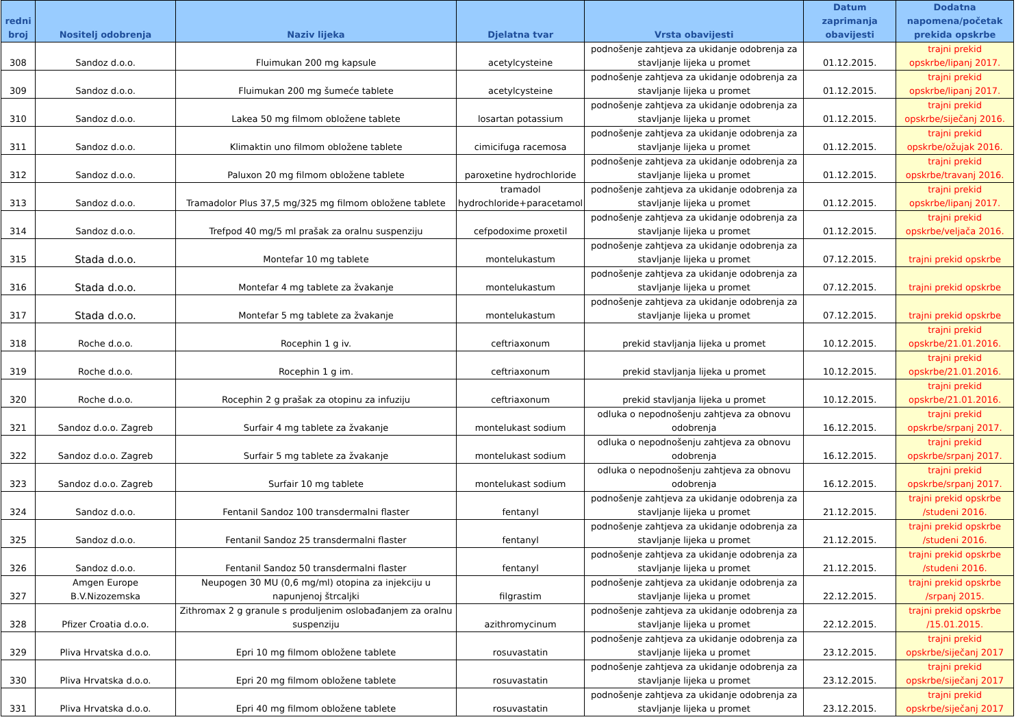| redni broj | Nositelj odobrenja | Naziv lijeka | Djelatna tvar | Vrsta obavijesti | Datum zaprimanja obavijesti | Dodatna napomena/početak prekida opskrbe |
| --- | --- | --- | --- | --- | --- | --- |
| 308 | Sandoz d.o.o. | Fluimukan 200 mg kapsule | acetylcysteine | podnošenje zahtjeva za ukidanje odobrenja za stavljanje lijeka u promet | 01.12.2015. | trajni prekid opskrbe/lipanj 2017. |
| 309 | Sandoz d.o.o. | Fluimukan 200 mg šumeće tablete | acetylcysteine | podnošenje zahtjeva za ukidanje odobrenja za stavljanje lijeka u promet | 01.12.2015. | trajni prekid opskrbe/lipanj 2017. |
| 310 | Sandoz d.o.o. | Lakea 50 mg filmom obložene tablete | losartan potassium | podnošenje zahtjeva za ukidanje odobrenja za stavljanje lijeka u promet | 01.12.2015. | trajni prekid opskrbe/siječanj 2016. |
| 311 | Sandoz d.o.o. | Klimaktin uno filmom obložene tablete | cimicifuga racemosa | podnošenje zahtjeva za ukidanje odobrenja za stavljanje lijeka u promet | 01.12.2015. | trajni prekid opskrbe/ožujak 2016. |
| 312 | Sandoz d.o.o. | Paluxon 20 mg filmom obložene tablete | paroxetine hydrochloride | podnošenje zahtjeva za ukidanje odobrenja za stavljanje lijeka u promet | 01.12.2015. | trajni prekid opskrbe/travanj 2016. |
| 313 | Sandoz d.o.o. | Tramadolor Plus 37,5 mg/325 mg filmom obložene tablete | tramadol hydrochloride+paracetamol | podnošenje zahtjeva za ukidanje odobrenja za stavljanje lijeka u promet | 01.12.2015. | trajni prekid opskrbe/lipanj 2017. |
| 314 | Sandoz d.o.o. | Trefpod 40 mg/5 ml prašak za oralnu suspenziju | cefpodoxime proxetil | podnošenje zahtjeva za ukidanje odobrenja za stavljanje lijeka u promet | 01.12.2015. | trajni prekid opskrbe/veljača 2016. |
| 315 | Stada d.o.o. | Montefar 10 mg tablete | montelukastum | podnošenje zahtjeva za ukidanje odobrenja za stavljanje lijeka u promet | 07.12.2015. | trajni prekid opskrbe |
| 316 | Stada d.o.o. | Montefar 4 mg tablete za žvakanje | montelukastum | podnošenje zahtjeva za ukidanje odobrenja za stavljanje lijeka u promet | 07.12.2015. | trajni prekid opskrbe |
| 317 | Stada d.o.o. | Montefar 5 mg tablete za žvakanje | montelukastum | podnošenje zahtjeva za ukidanje odobrenja za stavljanje lijeka u promet | 07.12.2015. | trajni prekid opskrbe |
| 318 | Roche d.o.o. | Rocephin 1 g iv. | ceftriaxonum | prekid stavljanja lijeka u promet | 10.12.2015. | trajni prekid opskrbe/21.01.2016. |
| 319 | Roche d.o.o. | Rocephin 1 g im. | ceftriaxonum | prekid stavljanja lijeka u promet | 10.12.2015. | trajni prekid opskrbe/21.01.2016. |
| 320 | Roche d.o.o. | Rocephin 2 g prašak za otopinu za infuziju | ceftriaxonum | prekid stavljanja lijeka u promet | 10.12.2015. | trajni prekid opskrbe/21.01.2016. |
| 321 | Sandoz d.o.o. Zagreb | Surfair 4 mg tablete za žvakanje | montelukast sodium | odluka o nepodnošenju zahtjeva za obnovu odobrenja | 16.12.2015. | trajni prekid opskrbe/srpanj 2017. |
| 322 | Sandoz d.o.o. Zagreb | Surfair 5 mg tablete za žvakanje | montelukast sodium | odluka o nepodnošenju zahtjeva za obnovu odobrenja | 16.12.2015. | trajni prekid opskrbe/srpanj 2017. |
| 323 | Sandoz d.o.o. Zagreb | Surfair 10 mg tablete | montelukast sodium | odluka o nepodnošenju zahtjeva za obnovu odobrenja | 16.12.2015. | trajni prekid opskrbe/srpanj 2017. |
| 324 | Sandoz d.o.o. | Fentanil Sandoz 100 transdermalni flaster | fentanyl | podnošenje zahtjeva za ukidanje odobrenja za stavljanje lijeka u promet | 21.12.2015. | trajni prekid opskrbe /studeni 2016. |
| 325 | Sandoz d.o.o. | Fentanil Sandoz 25 transdermalni flaster | fentanyl | podnošenje zahtjeva za ukidanje odobrenja za stavljanje lijeka u promet | 21.12.2015. | trajni prekid opskrbe /studeni 2016. |
| 326 | Sandoz d.o.o. | Fentanil Sandoz 50 transdermalni flaster | fentanyl | podnošenje zahtjeva za ukidanje odobrenja za stavljanje lijeka u promet | 21.12.2015. | trajni prekid opskrbe /studeni 2016. |
| 327 | Amgen Europe B.V.Nizozemska | Neupogen 30 MU (0,6 mg/ml) otopina za injekciju u napunjenoj štrcaljki | filgrastim | podnošenje zahtjeva za ukidanje odobrenja za stavljanje lijeka u promet | 22.12.2015. | trajni prekid opskrbe /srpanj 2015. |
| 328 | Pfizer Croatia d.o.o. | Zithromax 2 g granule s produljenim oslobađanjem za oralnu suspenziju | azithromycinum | podnošenje zahtjeva za ukidanje odobrenja za stavljanje lijeka u promet | 22.12.2015. | trajni prekid opskrbe /15.01.2015. |
| 329 | Pliva Hrvatska d.o.o. | Epri 10 mg filmom obložene tablete | rosuvastatin | podnošenje zahtjeva za ukidanje odobrenja za stavljanje lijeka u promet | 23.12.2015. | trajni prekid opskrbe/siječanj 2017 |
| 330 | Pliva Hrvatska d.o.o. | Epri 20 mg filmom obložene tablete | rosuvastatin | podnošenje zahtjeva za ukidanje odobrenja za stavljanje lijeka u promet | 23.12.2015. | trajni prekid opskrbe/siječanj 2017 |
| 331 | Pliva Hrvatska d.o.o. | Epri 40 mg filmom obložene tablete | rosuvastatin | podnošenje zahtjeva za ukidanje odobrenja za stavljanje lijeka u promet | 23.12.2015. | trajni prekid opskrbe/siječanj 2017 |